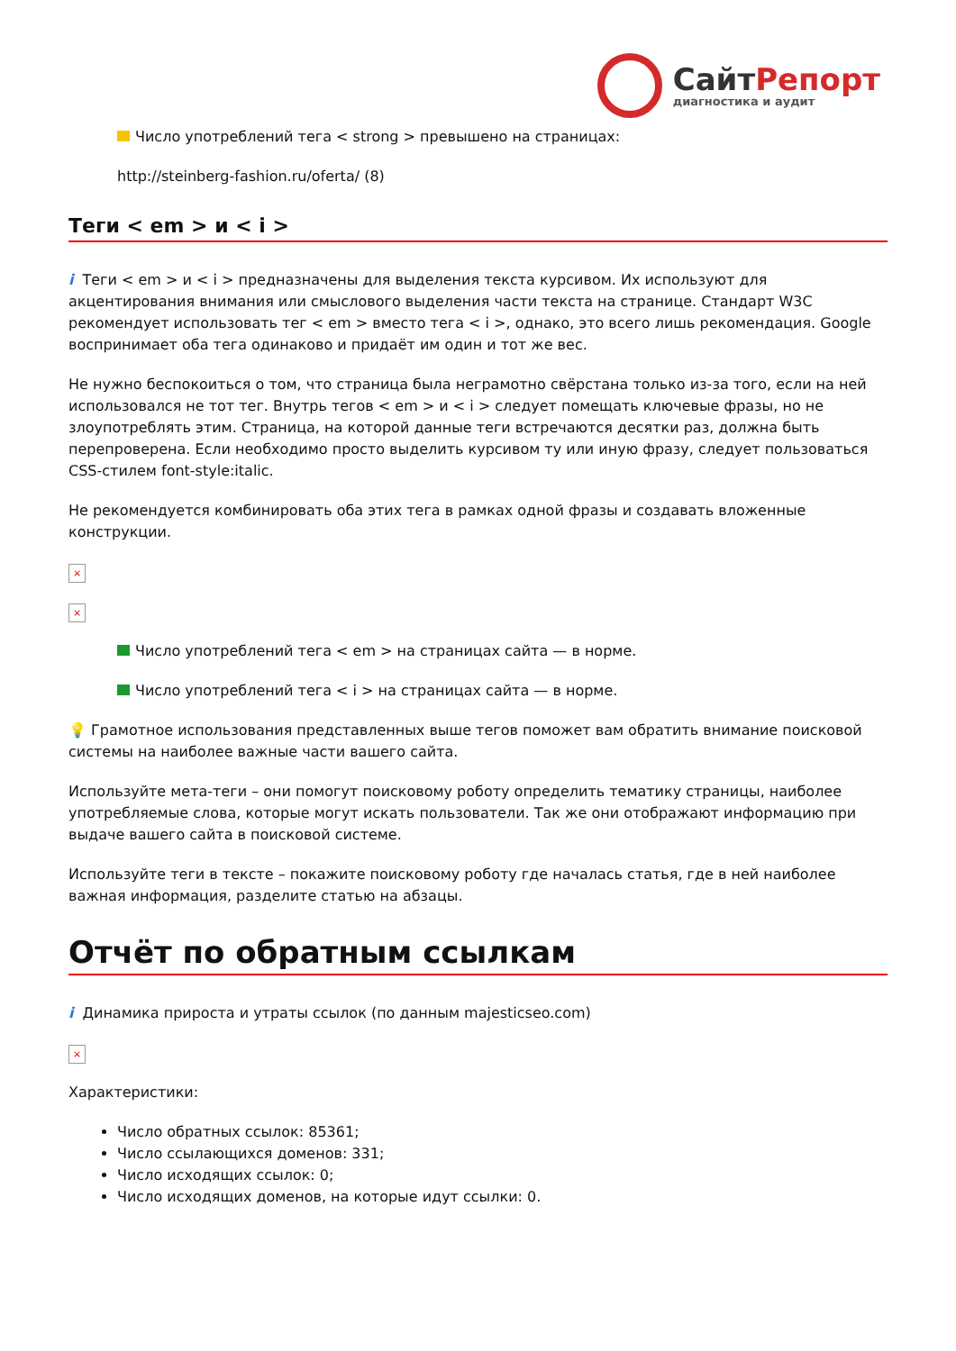СайтРепорт
диагностика и аудит
Число употреблений тега < strong > превышено на страницах:
http://steinberg-fashion.ru/oferta/ (8)
Теги < em > и < i >
i Теги < em > и < i > предназначены для выделения текста курсивом. Их используют для акцентирования внимания или смыслового выделения части текста на странице. Стандарт W3C рекомендует использовать тег < em > вместо тега < i >, однако, это всего лишь рекомендация. Google воспринимает оба тега одинаково и придаёт им один и тот же вес.
Не нужно беспокоиться о том, что страница была неграмотно свёрстана только из-за того, если на ней использовался не тот тег. Внутрь тегов < em > и < i > следует помещать ключевые фразы, но не злоупотреблять этим. Страница, на которой данные теги встречаются десятки раз, должна быть перепроверена. Если необходимо просто выделить курсивом ту или иную фразу, следует пользоваться CSS-стилем font-style:italic.
Не рекомендуется комбинировать оба этих тега в рамках одной фразы и создавать вложенные конструкции.
×
×
Число употреблений тега < em > на страницах сайта — в норме.
Число употреблений тега < i > на страницах сайта — в норме.
💡 Грамотное использования представленных выше тегов поможет вам обратить внимание поисковой системы на наиболее важные части вашего сайта.
Используйте мета-теги – они помогут поисковому роботу определить тематику страницы, наиболее употребляемые слова, которые могут искать пользователи. Так же они отображают информацию при выдаче вашего сайта в поисковой системе.
Используйте теги в тексте – покажите поисковому роботу где началась статья, где в ней наиболее важная информация, разделите статью на абзацы.
Отчёт по обратным ссылкам
i Динамика прироста и утраты ссылок (по данным majesticseo.com)
×
Характеристики:
Число обратных ссылок: 85361;
Число ссылающихся доменов: 331;
Число исходящих ссылок: 0;
Число исходящих доменов, на которые идут ссылки: 0.